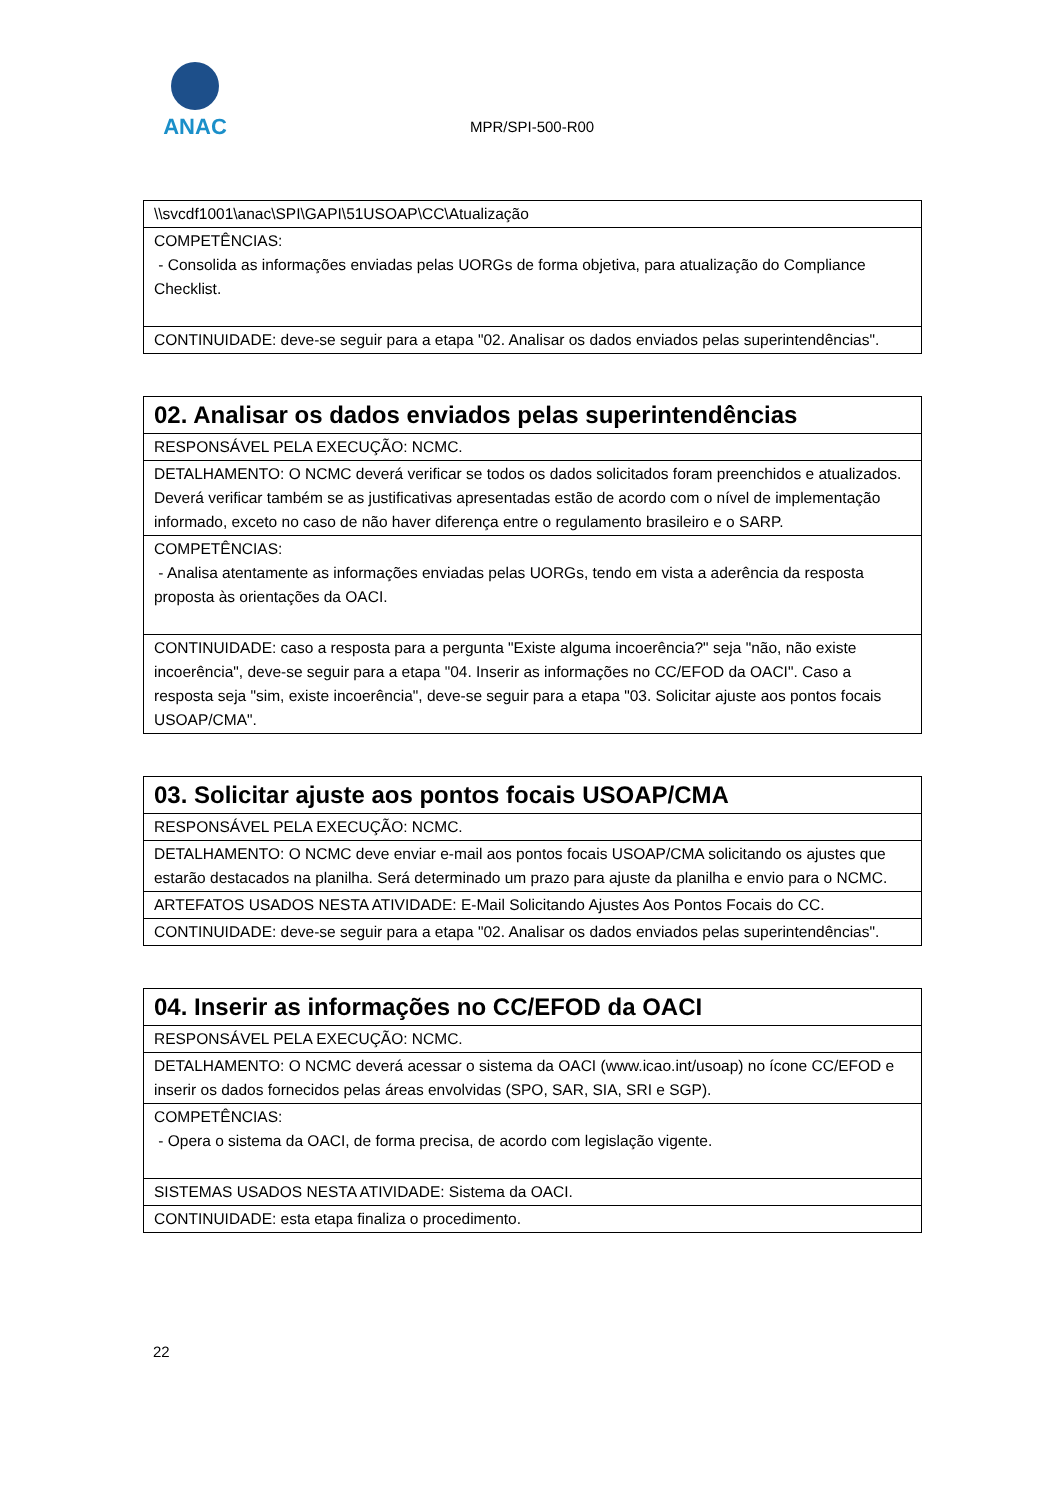ANAC
MPR/SPI-500-R00
| \\svcdf1001\anac\SPI\GAPI\51USOAP\CC\Atualização |
| COMPETÊNCIAS: - Consolida as informações enviadas pelas UORGs de forma objetiva, para atualização do Compliance Checklist. |
| CONTINUIDADE: deve-se seguir para a etapa "02. Analisar os dados enviados pelas superintendências". |
| 02. Analisar os dados enviados pelas superintendências |
| RESPONSÁVEL PELA EXECUÇÃO: NCMC. |
| DETALHAMENTO: O NCMC deverá verificar se todos os dados solicitados foram preenchidos e atualizados. Deverá verificar também se as justificativas apresentadas estão de acordo com o nível de implementação informado, exceto no caso de não haver diferença entre o regulamento brasileiro e o SARP. |
| COMPETÊNCIAS: - Analisa atentamente as informações enviadas pelas UORGs, tendo em vista a aderência da resposta proposta às orientações da OACI. |
| CONTINUIDADE: caso a resposta para a pergunta "Existe alguma incoerência?" seja "não, não existe incoerência", deve-se seguir para a etapa "04. Inserir as informações no CC/EFOD da OACI". Caso a resposta seja "sim, existe incoerência", deve-se seguir para a etapa "03. Solicitar ajuste aos pontos focais USOAP/CMA". |
| 03. Solicitar ajuste aos pontos focais USOAP/CMA |
| RESPONSÁVEL PELA EXECUÇÃO: NCMC. |
| DETALHAMENTO: O NCMC deve enviar e-mail aos pontos focais USOAP/CMA solicitando os ajustes que estarão destacados na planilha. Será determinado um prazo para ajuste da planilha e envio para o NCMC. |
| ARTEFATOS USADOS NESTA ATIVIDADE: E-Mail Solicitando Ajustes Aos Pontos Focais do CC. |
| CONTINUIDADE: deve-se seguir para a etapa "02. Analisar os dados enviados pelas superintendências". |
| 04. Inserir as informações no CC/EFOD da OACI |
| RESPONSÁVEL PELA EXECUÇÃO: NCMC. |
| DETALHAMENTO: O NCMC deverá acessar o sistema da OACI (www.icao.int/usoap) no ícone CC/EFOD e inserir os dados fornecidos pelas áreas envolvidas (SPO, SAR, SIA, SRI e SGP). |
| COMPETÊNCIAS: - Opera o sistema da OACI, de forma precisa, de acordo com legislação vigente. |
| SISTEMAS USADOS NESTA ATIVIDADE: Sistema da OACI. |
| CONTINUIDADE: esta etapa finaliza o procedimento. |
22